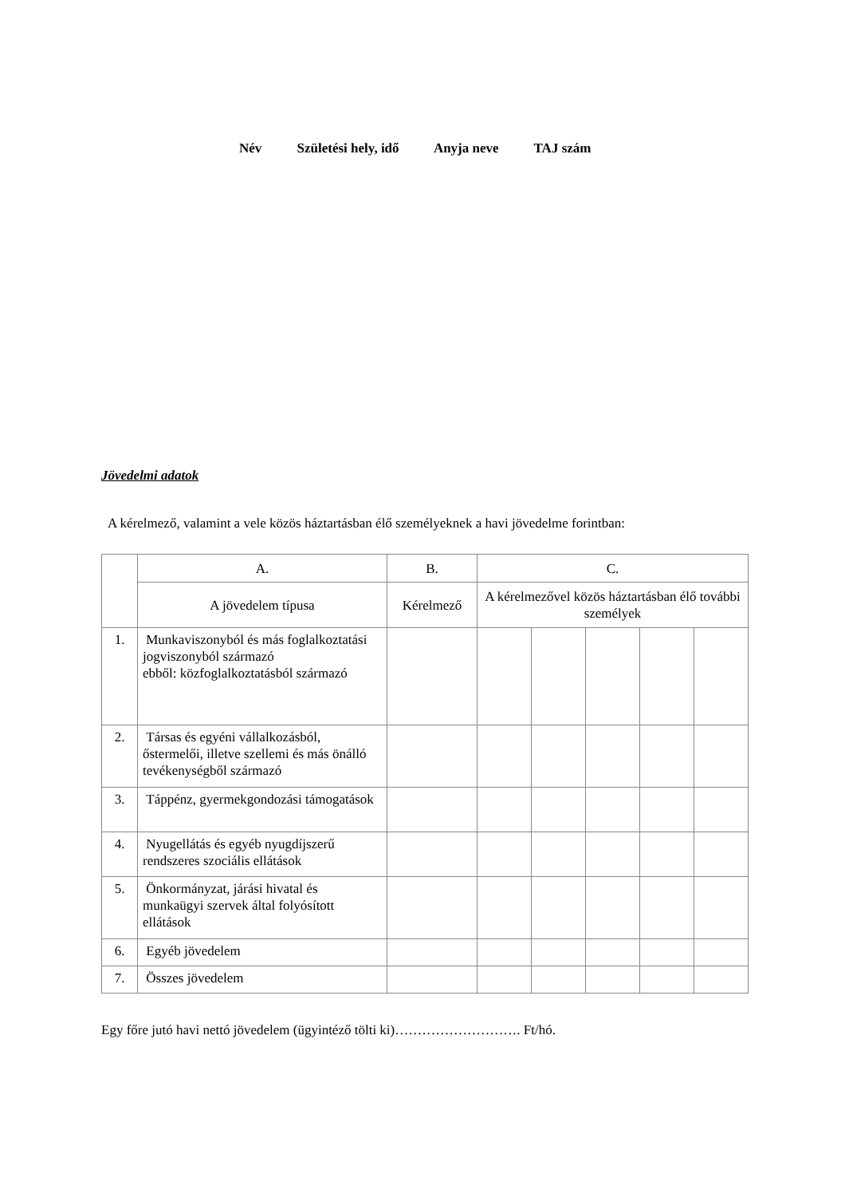Név Születési hely, idő Anyja neve TAJ szám
Jövedelmi adatok
A kérelmező, valamint a vele közös háztartásban élő személyeknek a havi jövedelme forintban:
| | A. | B. | C. | | | | |
| --- | --- | --- | --- | --- | --- | --- | --- |
| | A jövedelem típusa | Kérelmező | A kérelmezővel közös háztartásban élő további személyek | | | | |
| 1. | Munkaviszonyból és más foglalkoztatási jogviszonyból származó ebből: közfoglalkoztatásból származó | | | | | | |
| 2. | Társas és egyéni vállalkozásból, őstermelői, illetve szellemi és más önálló tevékenységből származó | | | | | | |
| 3. | Táppénz, gyermekgondozási támogatások | | | | | | |
| 4. | Nyugellátás és egyéb nyugdíjszerű rendszeres szociális ellátások | | | | | | |
| 5. | Önkormányzat, járási hivatal és munkaügyi szervek által folyósított ellátások | | | | | | |
| 6. | Egyéb jövedelem | | | | | | |
| 7. | Összes jövedelem | | | | | | |
Egy főre jutó havi nettó jövedelem (ügyintéző tölti ki)………………………. Ft/hó.